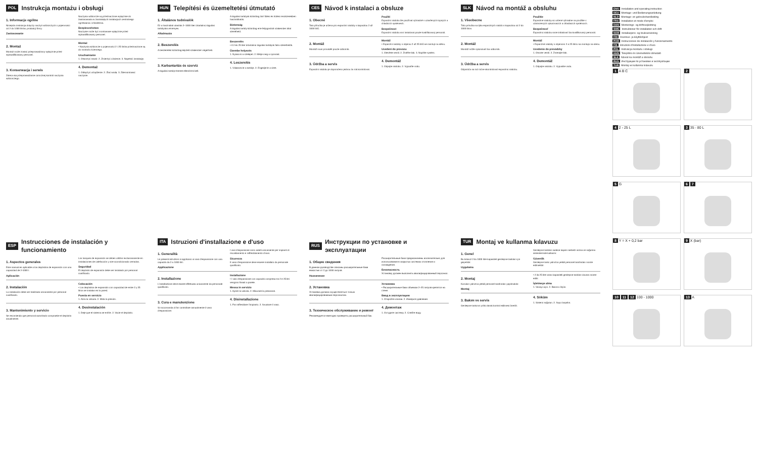POL
Instrukcja montażu i obsługi
1. Informacje ogólne
Niniejsza instrukcja dotyczy naczyń wzbiorczych o pojemności od 2 do 1000 litrów, produkcji firmy.
Zastosowanie
Naczynia wzbiorcze są przeznaczone wyłącznie do zastosowania w zamkniętych instalacjach centralnego ogrzewania i chłodzenia.
Bezpieczeństwo
Naczynie może być montowane wyłącznie przez wykwalifikowany personel.
2. Montaż
Montaż może zostać przeprowadzony wyłącznie przez wykwalifikowany personel.
Montaż
• Naczynia wzbiorcze o pojemności 2 i 25 litrów przeznaczone są do montażu ściennego.
Uruchamianie
1. Otworzyć zawór. 2. Zmierzyć ciśnienie. 3. Napełnić instalację.
3. Konserwacja i serwis
Zaleca się przeprowadzanie corocznej kontroli naczynia wzbiorczego.
4. Demontaż
1. Odłączyć urządzenie. 2. Zlać wodę. 3. Zdemontować naczynie.
HUN
Telepítési és üzemeltetési útmutató
1. Általános tudnivalók
Ez a használati utasítás 2–1000 liter űrtartalmú tágulási tartályokra érvényes.
Alkalmazás
A tágulási tartályok kizárólag zárt fűtési és hűtési rendszerekben használhatók.
Biztonság
A tágulási tartály kizárólag erre feljogosított szakember által szerelhető.
2. Beszerelés
A beszerelést kizárólag képzett szakember végezheti.
Beszerelés
• A 2 és 25 liter űrtartalmú tágulási tartályok falra szerelhetők.
Üzembe helyezés
1. Nyissa ki a szelepet. 2. Mérje meg a nyomást.
3. Karbantartás és szerviz
A tágulási tartályt évente ellenőrizni kell.
4. Leszerelés
1. Válassza le a tartályt. 2. Engedje le a vizet.
CES
Návod k instalaci a obsluze
1. Obecné
Tato příručka je určena pro expanzní nádoby s kapacitou 2 až 1000 litrů.
Použití
Expanzní nádobu lze používat výhradně v uzavřených topných a chladicích systémech.
Bezpečnost
Expanzní nádobu smí instalovat pouze kvalifikovaný personál.
2. Montáž
Montáž musí provádět pouze odborník.
Montáž
• Expanzní nádoby o objemu 2 až 25 litrů se montují na stěnu.
Uvedení do provozu
1. Otevřete ventil. 2. Změřte tlak. 3. Naplňte systém.
3. Údržba a servis
Expanzní nádobu je doporučeno jednou za rok kontrolovat.
4. Demontáž
1. Odpojte nádobu. 2. Vypusťte vodu.
SLK
Návod na montáž a obsluhu
1. Všeobecne
Táto príručka sa týka expanzných nádob s kapacitou od 2 do 1000 litrov.
Použitie
Expanzné nádoby sú určené výhradne na použitie v uzatvorených vykurovacích a chladiacich systémoch.
Bezpečnosť
Expanznú nádobu smie inštalovať iba kvalifikovaný personál.
2. Montáž
Montáž môže vykonávať iba odborník.
Montáž
• Expanzné nádoby s objemom 2 a 25 litrov sa montujú na stenu.
Uvedenie do prevádzky
1. Otvorte ventil. 2. Zmerajte tlak.
3. Údržba a servis
Odporúča sa raz ročne skontrolovať expanznú nádobu.
4. Demontáž
1. Odpojte nádobu. 2. Vypustite vodu.
ENG Installation and operating instruction
DEU Montage- und Bedienungsanleitung
NLD Montage- en gebruikshandleiding
FRA Installation et mode d'emploi
DAN Monterings- og driftsvejledning
SWE Instruktioner för installation och drift
NOR Installasjons- og bruksanvisning
FIN Asennus- ja käyttöohjeet
POR Instrucciones de instalación y funcionamiento
ITA Istruzioni d'installazione e d'uso
POL Instrukcja montażu i obsługi
HUN Telepítési és üzemeltetési útmutató
SLK Návod na montáž a obsluhu
RUS Инструкции по установке и эксплуатации
TUR Montaj ve kullanma kılavuzu
1 A B C
2
4 2 - 25 L
3 35 - 80 L
5 G
6 7
8 Y = X + 0,2 bar
9 X (bar)
10 11 12 100 - 1000
13 A
ESP
Instrucciones de instalación y funcionamiento
1. Aspectos generales
Este manual es aplicable a los depósitos de expansión con una capacidad de 2-1000 l.
Aplicación
Los tanques de expansión se deben utilizar exclusivamente en instalaciones de calefacción y aire acondicionado cerradas.
Seguridad
El depósito de expansión debe ser instalado por personal cualificado.
2. Instalación
La instalación debe ser realizada únicamente por personal cualificado.
Colocación
• Los depósitos de expansión con capacidad de entre 2 y 25 litros se instalan en la pared.
Puesta en servicio
1. Abra la válvula. 2. Mida la presión.
3. Mantenimiento y servicio
Se recomienda que personal autorizado compruebe el depósito anualmente.
4. Desinstalación
1. Deje que el sistema se enfríe. 2. Vacíe el depósito.
ITA
Istruzioni d'installazione e d'uso
1. Generalità
Le presenti istruzioni si applicano ai vasi d'espansione con una capacità da 2 a 1000 litri.
Applicazione
I vasi d'espansione sono adatti unicamente per impianti di riscaldamento e raffreddamento chiusi.
Sicurezza
Il vaso d'espansione deve essere installato da personale qualificato.
2. Installazione
L'installazione deve essere effettuata unicamente da personale qualificato.
Installazione
• I vasi d'espansione con capacità compresa tra 2 e 25 litri vengono fissati a parete.
Messa in servizio
1. Aprire la valvola. 2. Misurare la pressione.
3. Cura e manutenzione
Si raccomanda di far controllare annualmente il vaso d'espansione.
4. Disinstallazione
1. Far raffreddare l'impianto. 2. Svuotare il vaso.
RUS
Инструкции по установке и эксплуатации
1. Общие сведения
В данном руководстве описаны расширительные баки емкостью от 2 до 1000 литров.
Назначение
Расширительные баки предназначены исключительно для использования в закрытых системах отопления и охлаждения.
Безопасность
Установку должен выполнять квалифицированный персонал.
2. Установка
Установка должна осуществляться только квалифицированным персоналом.
Установка
• Расширительные баки объемом 2–25 литров крепятся на стене.
Ввод в эксплуатацию
1. Откройте клапан. 2. Измерьте давление.
3. Техническое обслуживание и ремонт
Рекомендуется ежегодно проверять расширительный бак.
4. Демонтаж
1. Остудите систему. 2. Слейте воду.
TUR
Montaj ve kullanma kılavuzu
1. Genel
Bu kılavuz 2 ila 1000 litre kapasiteli genleşme tankları için geçerlidir.
Uygulama
Genleşme tankları sadece kapalı merkezi ısıtma ve soğutma sistemlerinde kullanılır.
Güvenlik
Genleşme tankı yalnızca yetkili personel tarafından monte edilmelidir.
2. Montaj
Kurulum yalnızca yetkili personel tarafından yapılmalıdır.
Montaj
• 2 ila 25 litre arası kapasiteli genleşme tankları duvara monte edilir.
İşletmeye alma
1. Vanayı açın. 2. Basıncı ölçün.
3. Bakım ve servis
Genleşme tankının yıllık olarak kontrol edilmesi önerilir.
4. Söküm
1. Sistemi soğutun. 2. Suyu boşaltın.